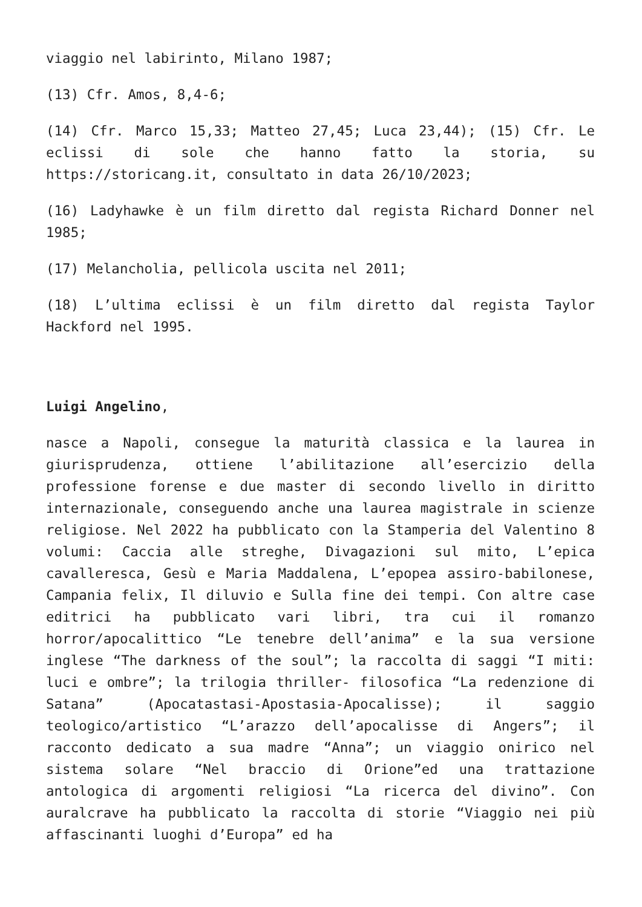viaggio nel labirinto, Milano 1987;
(13) Cfr. Amos, 8,4-6;
(14) Cfr. Marco 15,33; Matteo 27,45; Luca 23,44); (15) Cfr. Le eclissi di sole che hanno fatto la storia, su https://storicang.it, consultato in data 26/10/2023;
(16) Ladyhawke è un film diretto dal regista Richard Donner nel 1985;
(17) Melancholia, pellicola uscita nel 2011;
(18) L’ultima eclissi è un film diretto dal regista Taylor Hackford nel 1995.
Luigi Angelino,
nasce a Napoli, consegue la maturità classica e la laurea in giurisprudenza, ottiene l’abilitazione all’esercizio della professione forense e due master di secondo livello in diritto internazionale, conseguendo anche una laurea magistrale in scienze religiose. Nel 2022 ha pubblicato con la Stamperia del Valentino 8 volumi: Caccia alle streghe, Divagazioni sul mito, L’epica cavalleresca, Gesù e Maria Maddalena, L’epopea assiro-babilonese, Campania felix, Il diluvio e Sulla fine dei tempi. Con altre case editrici ha pubblicato vari libri, tra cui il romanzo horror/apocalittico “Le tenebre dell’anima” e la sua versione inglese “The darkness of the soul”; la raccolta di saggi “I miti: luci e ombre”; la trilogia thriller- filosofica “La redenzione di Satana” (Apocatastasi-Apostasia-Apocalisse); il saggio teologico/artistico “L’arazzo dell’apocalisse di Angers”; il racconto dedicato a sua madre “Anna”; un viaggio onirico nel sistema solare “Nel braccio di Orione”ed una trattazione antologica di argomenti religiosi “La ricerca del divino”. Con auralcrave ha pubblicato la raccolta di storie “Viaggio nei più affascinanti luoghi d’Europa” ed ha